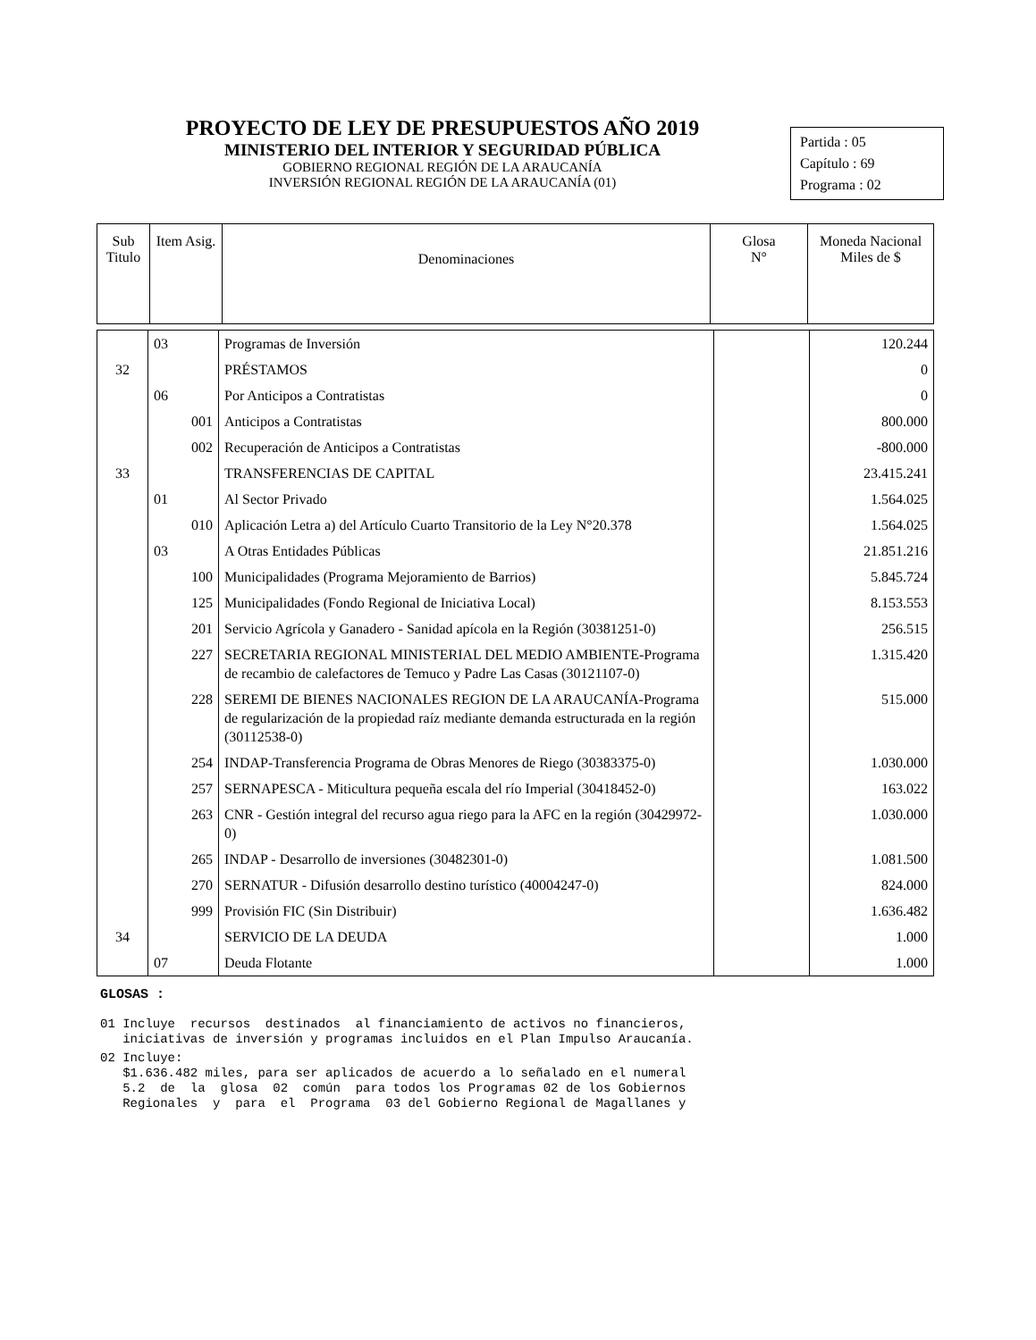PROYECTO DE LEY DE PRESUPUESTOS AÑO 2019
MINISTERIO DEL INTERIOR Y SEGURIDAD PÚBLICA
GOBIERNO REGIONAL REGIÓN DE LA ARAUCANÍA
INVERSIÓN REGIONAL REGIÓN DE LA ARAUCANÍA (01)
Partida : 05
Capítulo : 69
Programa : 02
| Sub Titulo | Item Asig. | Denominaciones | Glosa N° | Moneda Nacional Miles de $ |
| | 03 | Programas de Inversión | | 120.244 |
| 32 | | PRÉSTAMOS | | 0 |
| | 06 | Por Anticipos a Contratistas | | 0 |
| | 001 | Anticipos a Contratistas | | 800.000 |
| | 002 | Recuperación de Anticipos a Contratistas | | -800.000 |
| 33 | | TRANSFERENCIAS DE CAPITAL | | 23.415.241 |
| | 01 | Al Sector Privado | | 1.564.025 |
| | 010 | Aplicación Letra a) del Artículo Cuarto Transitorio de la Ley N°20.378 | | 1.564.025 |
| | 03 | A Otras Entidades Públicas | | 21.851.216 |
| | 100 | Municipalidades (Programa Mejoramiento de Barrios) | | 5.845.724 |
| | 125 | Municipalidades (Fondo Regional de Iniciativa Local) | | 8.153.553 |
| | 201 | Servicio Agrícola y Ganadero - Sanidad apícola en la Región (30381251-0) | | 256.515 |
| | 227 | SECRETARIA REGIONAL MINISTERIAL DEL MEDIO AMBIENTE-Programa de recambio de calefactores de Temuco y Padre Las Casas (30121107-0) | | 1.315.420 |
| | 228 | SEREMI DE BIENES NACIONALES REGION DE LA ARAUCANÍA-Programa de regularización de la propiedad raíz mediante demanda estructurada en la región (30112538-0) | | 515.000 |
| | 254 | INDAP-Transferencia Programa de Obras Menores de Riego (30383375-0) | | 1.030.000 |
| | 257 | SERNAPESCA - Miticultura pequeña escala del río Imperial (30418452-0) | | 163.022 |
| | 263 | CNR - Gestión integral del recurso agua riego para la AFC en la región (30429972-0) | | 1.030.000 |
| | 265 | INDAP - Desarrollo de inversiones (30482301-0) | | 1.081.500 |
| | 270 | SERNATUR - Difusión desarrollo destino turístico (40004247-0) | | 824.000 |
| | 999 | Provisión FIC (Sin Distribuir) | | 1.636.482 |
| 34 | | SERVICIO DE LA DEUDA | | 1.000 |
| | 07 | Deuda Flotante | | 1.000 |
GLOSAS :
01 Incluye recursos destinados al financiamiento de activos no financieros, iniciativas de inversión y programas incluidos en el Plan Impulso Araucanía.
02 Incluye: $1.636.482 miles, para ser aplicados de acuerdo a lo señalado en el numeral 5.2 de la glosa 02 común para todos los Programas 02 de los Gobiernos Regionales y para el Programa 03 del Gobierno Regional de Magallanes y